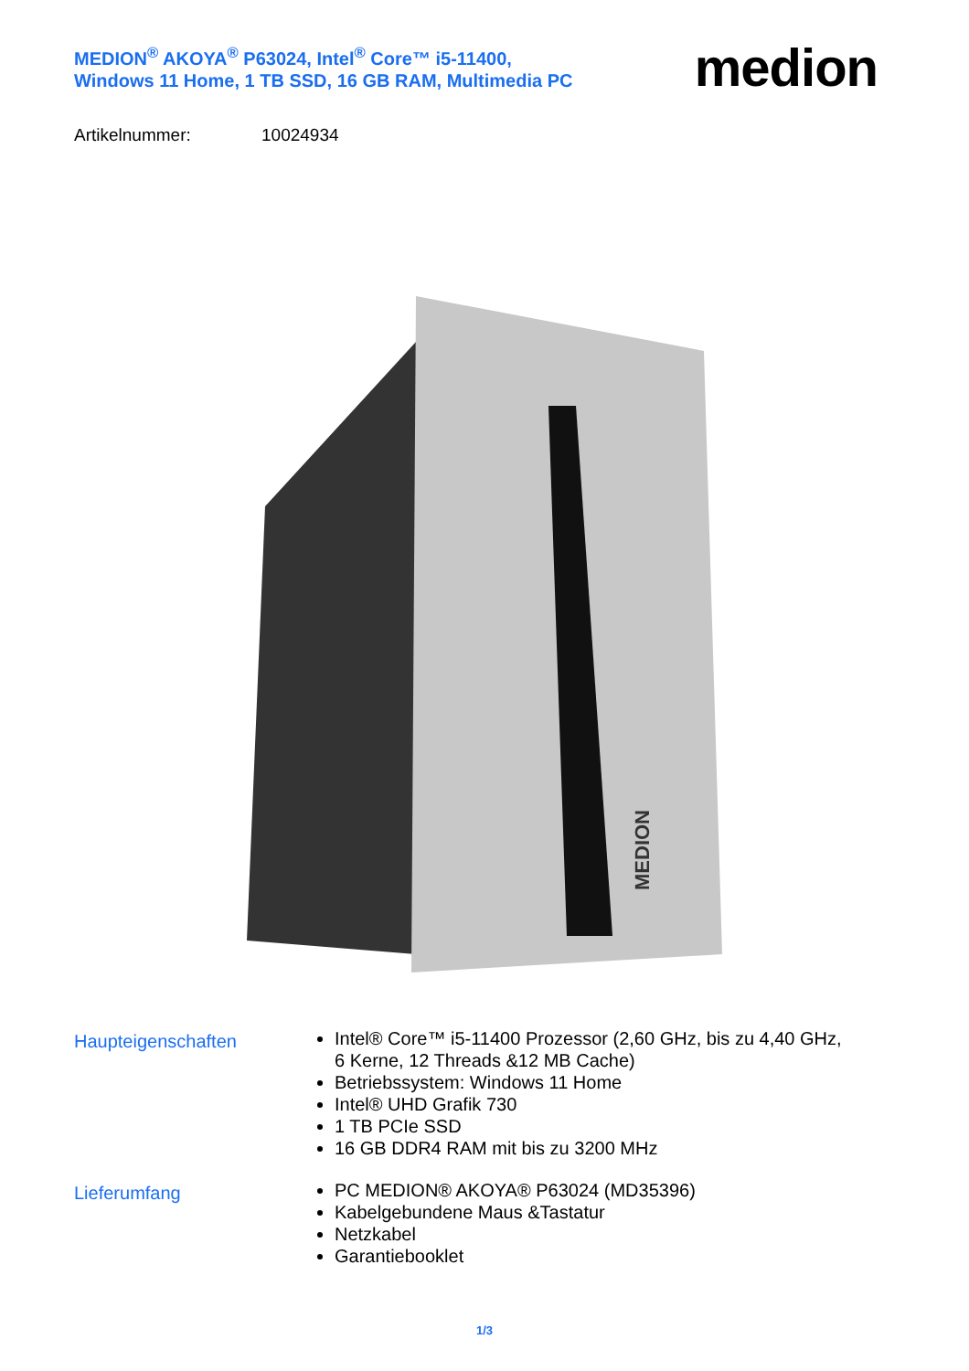MEDION<sup>®</sup> AKOYA<sup>®</sup> P63024, Intel<sup>®</sup> Core™ i5-11400,
Windows 11 Home, 1 TB SSD, 16 GB RAM, Multimedia PC
medion
Artikelnummer: 10024934
MEDION
Haupteigenschaften
Intel® Core™ i5-11400 Prozessor (2,60 GHz, bis zu 4,40 GHz, 6 Kerne, 12 Threads &12 MB Cache)
Betriebssystem: Windows 11 Home
Intel® UHD Grafik 730
1 TB PCIe SSD
16 GB DDR4 RAM mit bis zu 3200 MHz
Lieferumfang
PC MEDION® AKOYA® P63024 (MD35396)
Kabelgebundene Maus &Tastatur
Netzkabel
Garantiebooklet
1/3